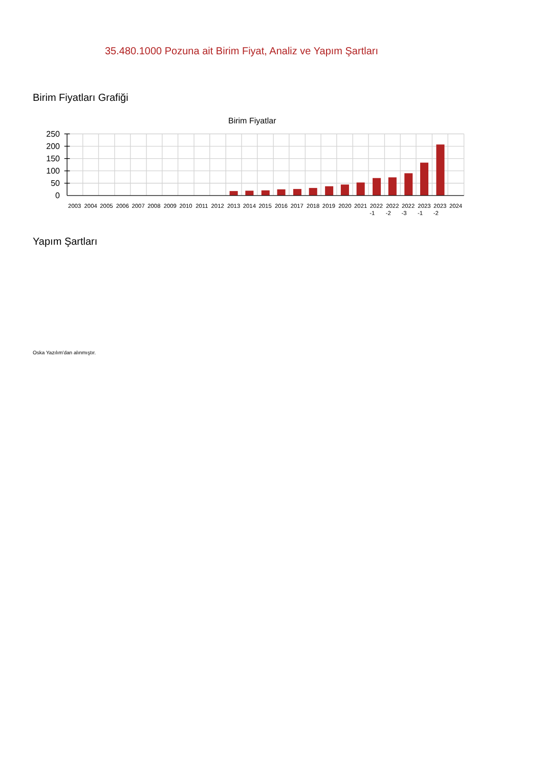35.480.1000 Pozuna ait Birim Fiyat, Analiz ve Yapım Şartları
Birim Fiyatları Grafiği
Birim Fiyatlar
250
200
150
100
50
0
2003
2004
2005
2006
2007
2008
2009
2010
2011
2012
2013
2014
2015
2016
2017
2018
2019
2020
2021
2022
-1
2022
-2
2022
-3
2023
-1
2023
-2
2024
Yapım Şartları
Oska Yazılım'dan alınmıştır.